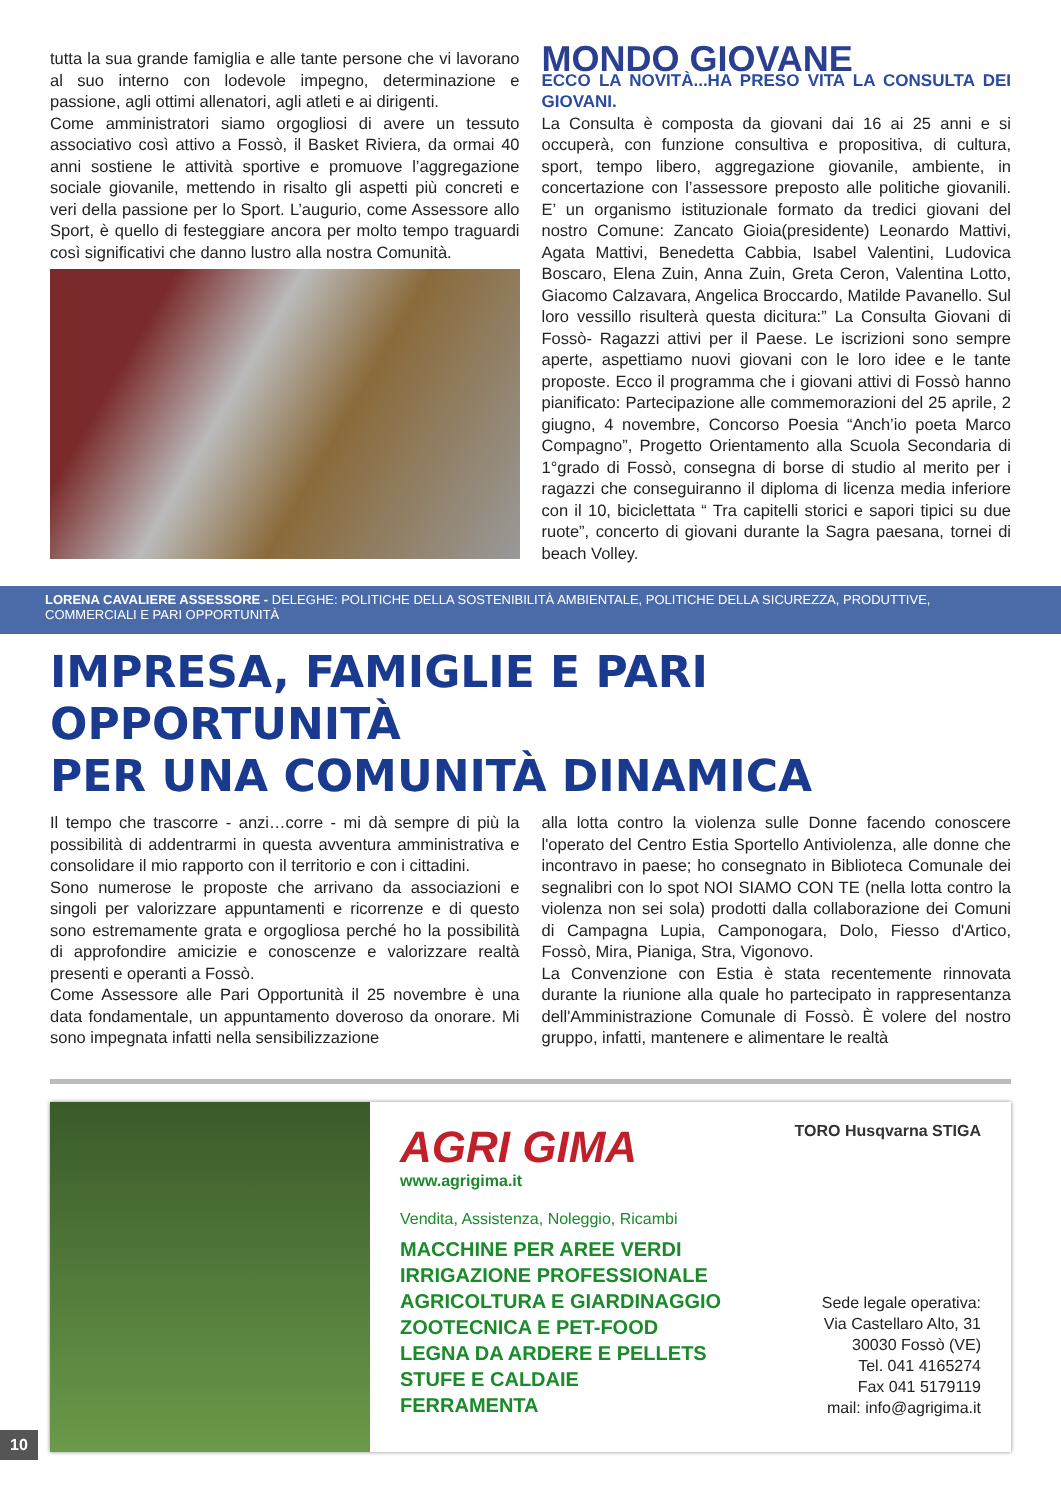tutta la sua grande famiglia e alle tante persone che vi lavorano al suo interno con lodevole impegno, determinazione e passione, agli ottimi allenatori, agli atleti e ai dirigenti.
Come amministratori siamo orgogliosi di avere un tessuto associativo così attivo a Fossò, il Basket Riviera, da ormai 40 anni sostiene le attività sportive e promuove l’aggregazione sociale giovanile, mettendo in risalto gli aspetti più concreti e veri della passione per lo Sport. L’augurio, come Assessore allo Sport, è quello di festeggiare ancora per molto tempo traguardi così significativi che danno lustro alla nostra Comunità.
MONDO GIOVANE
ECCO LA NOVITÀ...HA PRESO VITA LA CONSULTA DEI GIOVANI.
La Consulta è composta da giovani dai 16 ai 25 anni e si occuperà, con funzione consultiva e propositiva, di cultura, sport, tempo libero, aggregazione giovanile, ambiente, in concertazione con l’assessore preposto alle politiche giovanili. E’ un organismo istituzionale formato da tredici giovani del nostro Comune: Zancato Gioia(presidente) Leonardo Mattivi, Agata Mattivi, Benedetta Cabbia, Isabel Valentini, Ludovica Boscaro, Elena Zuin, Anna Zuin, Greta Ceron, Valentina Lotto, Giacomo Calzavara, Angelica Broccardo, Matilde Pavanello. Sul loro vessillo risulterà questa dicitura:” La Consulta Giovani di Fossò- Ragazzi attivi per il Paese. Le iscrizioni sono sempre aperte, aspettiamo nuovi giovani con le loro idee e le tante proposte. Ecco il programma che i giovani attivi di Fossò hanno pianificato: Partecipazione alle commemorazioni del 25 aprile, 2 giugno, 4 novembre, Concorso Poesia “Anch’io poeta Marco Compagno”, Progetto Orientamento alla Scuola Secondaria di 1°grado di Fossò, consegna di borse di studio al merito per i ragazzi che conseguiranno il diploma di licenza media inferiore con il 10, biciclettata “ Tra capitelli storici e sapori tipici su due ruote”, concerto di giovani durante la Sagra paesana, tornei di beach Volley.
LORENA CAVALIERE ASSESSORE - DELEGHE: POLITICHE DELLA SOSTENIBILITÀ AMBIENTALE, POLITICHE DELLA SICUREZZA, PRODUTTIVE, COMMERCIALI E PARI OPPORTUNITÀ
IMPRESA, FAMIGLIE E PARI OPPORTUNITÀ
PER UNA COMUNITÀ DINAMICA
Il tempo che trascorre - anzi…corre - mi dà sempre di più la possibilità di addentrarmi in questa avventura amministrativa e consolidare il mio rapporto con il territorio e con i cittadini.
Sono numerose le proposte che arrivano da associazioni e singoli per valorizzare appuntamenti e ricorrenze e di questo sono estremamente grata e orgogliosa perché ho la possibilità di approfondire amicizie e conoscenze e valorizzare realtà presenti e operanti a Fossò.
Come Assessore alle Pari Opportunità il 25 novembre è una data fondamentale, un appuntamento doveroso da onorare. Mi sono impegnata infatti nella sensibilizzazione
alla lotta contro la violenza sulle Donne facendo conoscere l'operato del Centro Estia Sportello Antiviolenza, alle donne che incontravo in paese; ho consegnato in Biblioteca Comunale dei segnalibri con lo spot NOI SIAMO CON TE (nella lotta contro la violenza non sei sola) prodotti dalla collaborazione dei Comuni di Campagna Lupia, Camponogara, Dolo, Fiesso d'Artico, Fossò, Mira, Pianiga, Stra, Vigonovo.
La Convenzione con Estia è stata recentemente rinnovata durante la riunione alla quale ho partecipato in rappresentanza dell'Amministrazione Comunale di Fossò. È volere del nostro gruppo, infatti, mantenere e alimentare le realtà
AGRI GIMA
www.agrigima.it
TORO Husqvarna STIGA
Vendita, Assistenza, Noleggio, Ricambi
MACCHINE PER AREE VERDI
IRRIGAZIONE PROFESSIONALE
AGRICOLTURA E GIARDINAGGIO
ZOOTECNICA E PET-FOOD
LEGNA DA ARDERE E PELLETS
STUFE E CALDAIE
FERRAMENTA
Sede legale operativa:
Via Castellaro Alto, 31
30030 Fossò (VE)
Tel. 041 4165274
Fax 041 5179119
mail: info@agrigima.it
10